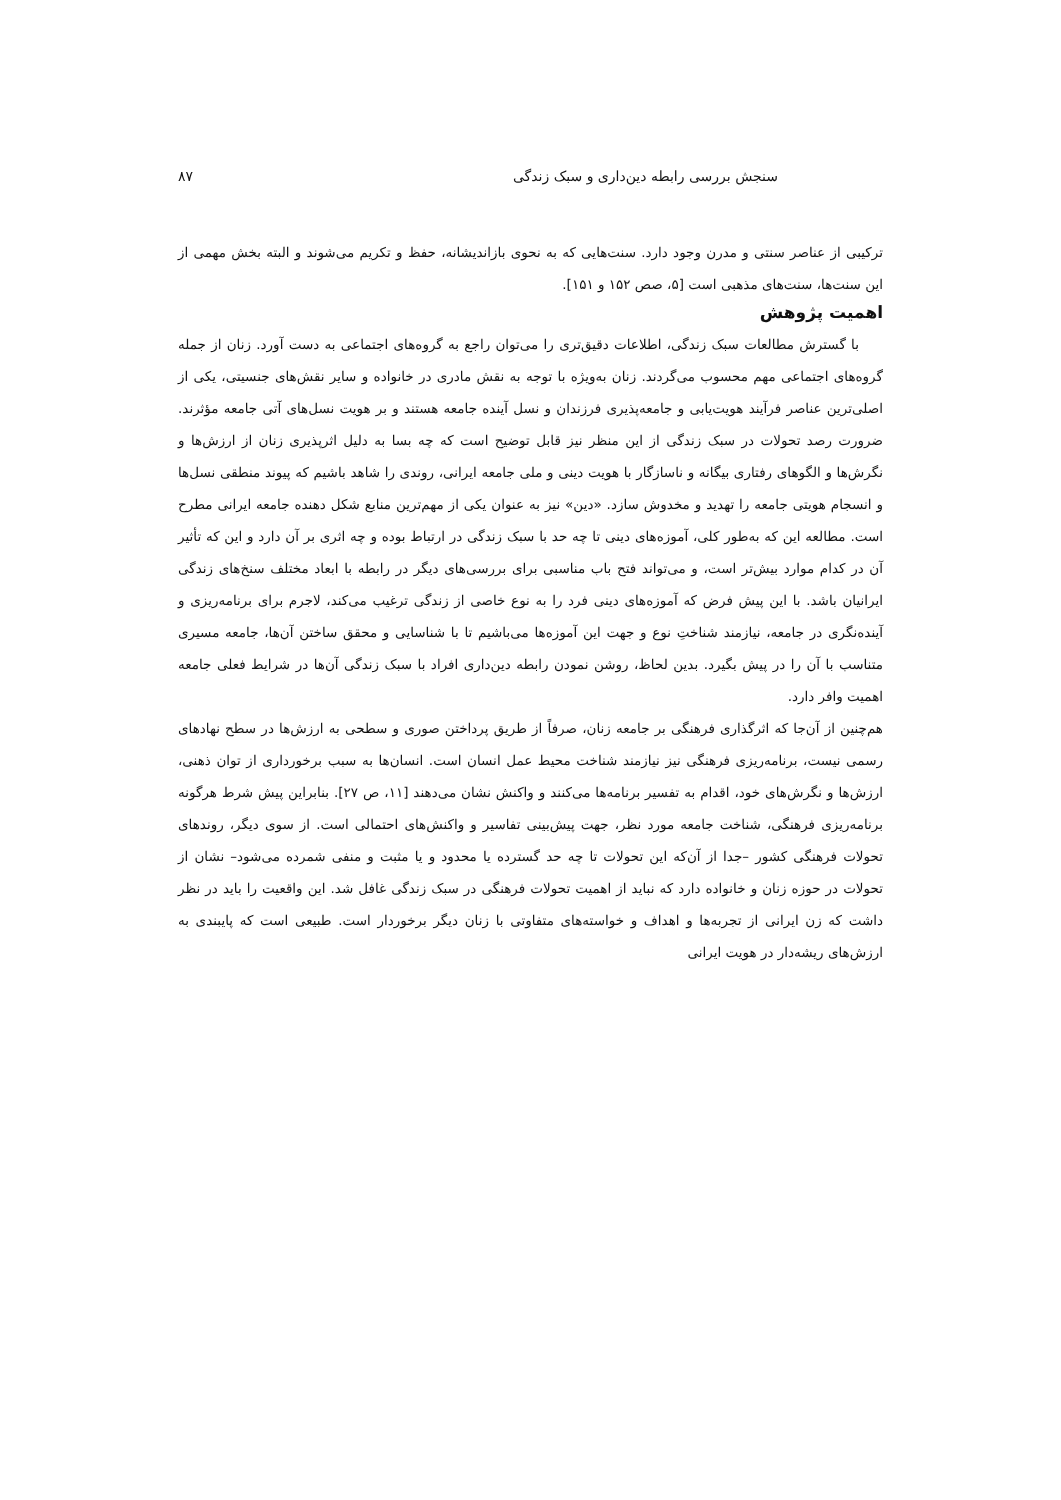سنجش بررسی رابطه دین‌داری و سبک زندگی ۸۷
ترکیبی از عناصر سنتی و مدرن وجود دارد. سنت‌هایی که به نحوی بازاندیشانه، حفظ و تکریم می‌شوند و البته بخش مهمی از این سنت‌ها، سنت‌های مذهبی است [۵، صص ۱۵۲ و ۱۵۱].
اهمیت پژوهش
با گسترش مطالعات سبک زندگی، اطلاعات دقیق‌تری را می‌توان راجع به گروه‌های اجتماعی به دست آورد. زنان از جمله گروه‌های اجتماعی مهم محسوب می‌گردند. زنان به‌ویژه با توجه به نقش مادری در خانواده و سایر نقش‌های جنسیتی، یکی از اصلی‌ترین عناصر فرآیند هویت‌یابی و جامعه‌پذیری فرزندان و نسل آینده جامعه هستند و بر هویت نسل‌های آتی جامعه مؤثرند. ضرورت رصد تحولات در سبک زندگی از این منظر نیز قابل توضیح است که چه بسا به دلیل اثرپذیری زنان از ارزش‌ها و نگرش‌ها و الگوهای رفتاری بیگانه و ناسازگار با هویت دینی و ملی جامعه ایرانی، روندی را شاهد باشیم که پیوند منطقی نسل‌ها و انسجام هویتی جامعه را تهدید و مخدوش سازد. «دین» نیز به عنوان یکی از مهم‌ترین منابع شکل دهنده جامعه ایرانی مطرح است. مطالعه این که به‌طور کلی، آموزه‌های دینی تا چه حد با سبک زندگی در ارتباط بوده و چه اثری بر آن دارد و این که تأثیر آن در کدام موارد بیش‌تر است، و می‌تواند فتح باب مناسبی برای بررسی‌های دیگر در رابطه با ابعاد مختلف سنخ‌های زندگی ایرانیان باشد. با این پیش فرض که آموزه‌های دینی فرد را به نوع خاصی از زندگی ترغیب می‌کند، لاجرم برای برنامه‌ریزی و آینده‌نگری در جامعه، نیازمند شناختِ نوع و جهت این آموزه‌ها می‌باشیم تا با شناسایی و محقق ساختن آن‌ها، جامعه مسیری متناسب با آن را در پیش بگیرد. بدین لحاظ، روشن نمودن رابطه دین‌داری افراد با سبک زندگی آن‌ها در شرایط فعلی جامعه اهمیت وافر دارد.
هم‌چنین از آن‌جا که اثرگذاری فرهنگی بر جامعه زنان، صرفاً از طریق پرداختن صوری و سطحی به ارزش‌ها در سطح نهادهای رسمی نیست، برنامه‌ریزی فرهنگی نیز نیازمند شناخت محیط عمل انسان است. انسان‌ها به سبب برخورداری از توان ذهنی، ارزش‌ها و نگرش‌های خود، اقدام به تفسیر برنامه‌ها می‌کنند و واکنش نشان می‌دهند [۱۱، ص ۲۷]. بنابراین پیش شرط هرگونه برنامه‌ریزی فرهنگی، شناخت جامعه مورد نظر، جهت پیش‌بینی تفاسیر و واکنش‌های احتمالی است. از سوی دیگر، روندهای تحولات فرهنگی کشور –جدا از آن‌که این تحولات تا چه حد گسترده یا محدود و یا مثبت و منفی شمرده می‌شود– نشان از تحولات در حوزه زنان و خانواده دارد که نباید از اهمیت تحولات فرهنگی در سبک زندگی غافل شد. این واقعیت را باید در نظر داشت که زن ایرانی از تجربه‌ها و اهداف و خواسته‌های متفاوتی با زنان دیگر برخوردار است. طبیعی است که پایبندی به ارزش‌های ریشه‌دار در هویت ایرانی